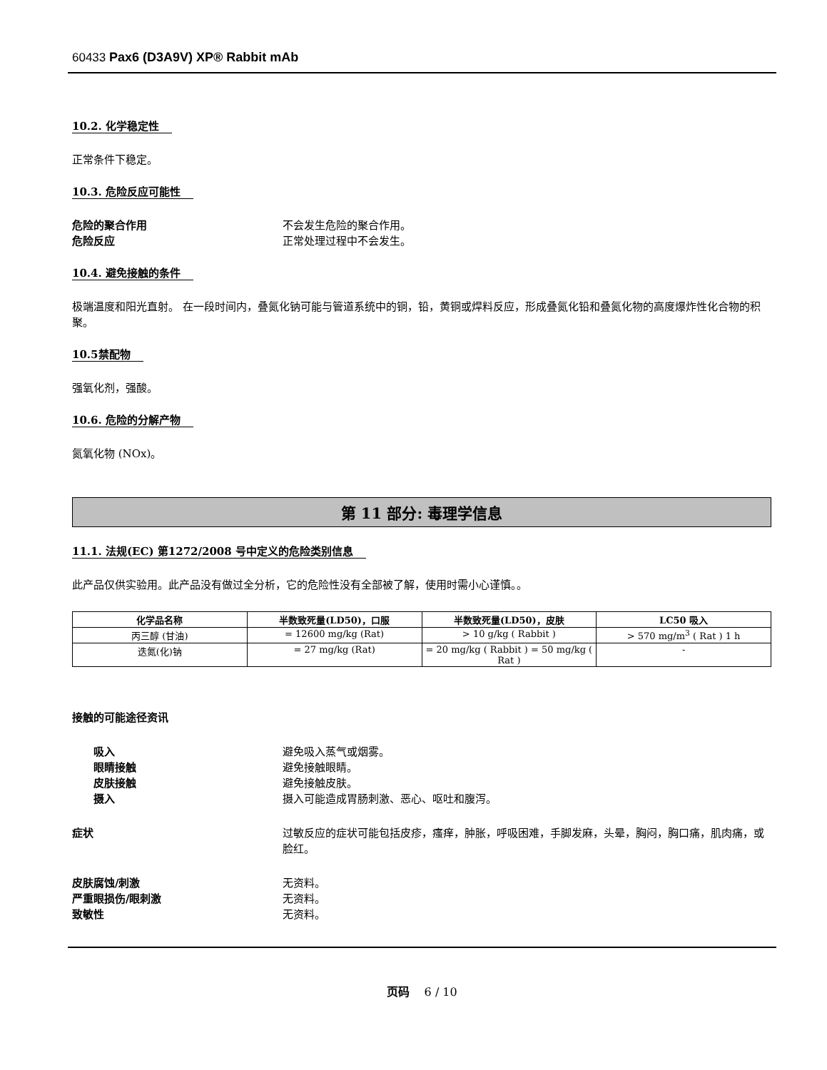60433 Pax6 (D3A9V) XP® Rabbit mAb
10.2. 化学稳定性
正常条件下稳定。
10.3. 危险反应可能性
危险的聚合作用 不会发生危险的聚合作用。
危险反应 正常处理过程中不会发生。
10.4. 避免接触的条件
极端温度和阳光直射。 在一段时间内，叠氮化钠可能与管道系统中的铜，铅，黄铜或焊料反应，形成叠氮化铅和叠氮化物的高度爆炸性化合物的积聚。
10.5禁配物
强氧化剂，强酸。
10.6. 危险的分解产物
氮氧化物 (NOx)。
第 11 部分: 毒理学信息
11.1. 法规(EC) 第1272/2008 号中定义的危险类别信息
此产品仅供实验用。此产品没有做过全分析，它的危险性没有全部被了解，使用时需小心谨慎。。
| 化学品名称 | 半数致死量(LD50)，口服 | 半数致死量(LD50)，皮肤 | LC50 吸入 |
| --- | --- | --- | --- |
| 丙三醇 (甘油) | = 12600 mg/kg (Rat) | > 10 g/kg ( Rabbit ) | > 570 mg/m<sup>3</sup> ( Rat ) 1 h |
| 迭氮(化)钠 | = 27 mg/kg (Rat) | = 20 mg/kg ( Rabbit ) = 50 mg/kg ( Rat ) | - |
接触的可能途径资讯
吸入 避免吸入蒸气或烟雾。
眼睛接触 避免接触眼睛。
皮肤接触 避免接触皮肤。
摄入 摄入可能造成胃肠刺激、恶心、呕吐和腹泻。
症状 过敏反应的症状可能包括皮疹，瘙痒，肿胀，呼吸困难，手脚发麻，头晕，胸闷，胸口痛，肌肉痛，或脸红。
皮肤腐蚀/刺激 无资料。
严重眼损伤/眼刺激 无资料。
致敏性 无资料。
页码 6 / 10